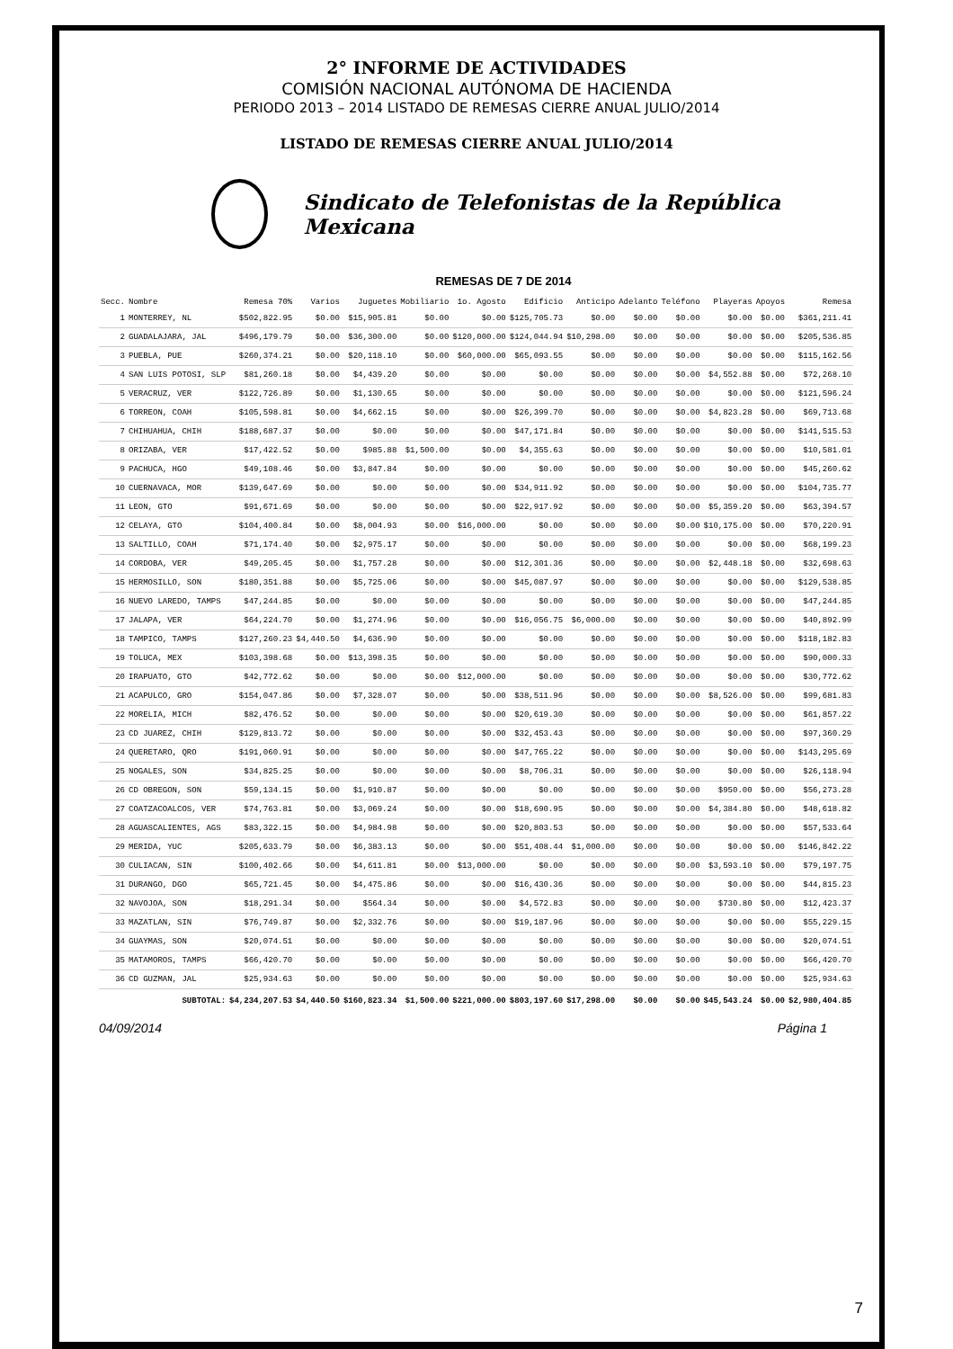2° INFORME DE ACTIVIDADES
COMISIÓN NACIONAL AUTÓNOMA DE HACIENDA
PERIODO 2013 – 2014 LISTADO DE REMESAS CIERRE ANUAL JULIO/2014
LISTADO DE REMESAS CIERRE ANUAL JULIO/2014
Sindicato de Telefonistas de la República Mexicana
REMESAS DE 7 DE 2014
| Secc. | Nombre | Remesa 70% | Varios | Juguetes | Mobiliario | 1o. Agosto | Edificio | Anticipo | Adelanto | Teléfono | Playeras | Apoyos | Remesa |
| --- | --- | --- | --- | --- | --- | --- | --- | --- | --- | --- | --- | --- | --- |
| 1 | MONTERREY, NL | $502,822.95 | $0.00 | $15,905.81 | $0.00 | $0.00 | $125,705.73 | $0.00 | $0.00 | $0.00 | $0.00 | $0.00 | $361,211.41 |
| 2 | GUADALAJARA, JAL | $496,179.79 | $0.00 | $36,300.00 | $0.00 | $120,000.00 | $124,044.94 | $10,298.00 | $0.00 | $0.00 | $0.00 | $0.00 | $205,536.85 |
| 3 | PUEBLA, PUE | $260,374.21 | $0.00 | $20,118.10 | $0.00 | $60,000.00 | $65,093.55 | $0.00 | $0.00 | $0.00 | $0.00 | $0.00 | $115,162.56 |
| 4 | SAN LUIS POTOSI, SLP | $81,260.18 | $0.00 | $4,439.20 | $0.00 | $0.00 | $0.00 | $0.00 | $0.00 | $0.00 | $4,552.88 | $0.00 | $72,268.10 |
| 5 | VERACRUZ, VER | $122,726.89 | $0.00 | $1,130.65 | $0.00 | $0.00 | $0.00 | $0.00 | $0.00 | $0.00 | $0.00 | $0.00 | $121,596.24 |
| 6 | TORREON, COAH | $105,598.81 | $0.00 | $4,662.15 | $0.00 | $0.00 | $26,399.70 | $0.00 | $0.00 | $0.00 | $4,823.28 | $0.00 | $69,713.68 |
| 7 | CHIHUAHUA, CHIH | $188,687.37 | $0.00 | $0.00 | $0.00 | $0.00 | $47,171.84 | $0.00 | $0.00 | $0.00 | $0.00 | $0.00 | $141,515.53 |
| 8 | ORIZABA, VER | $17,422.52 | $0.00 | $985.88 | $1,500.00 | $0.00 | $4,355.63 | $0.00 | $0.00 | $0.00 | $0.00 | $0.00 | $10,581.01 |
| 9 | PACHUCA, HGO | $49,108.46 | $0.00 | $3,847.84 | $0.00 | $0.00 | $0.00 | $0.00 | $0.00 | $0.00 | $0.00 | $0.00 | $45,260.62 |
| 10 | CUERNAVACA, MOR | $139,647.69 | $0.00 | $0.00 | $0.00 | $0.00 | $34,911.92 | $0.00 | $0.00 | $0.00 | $0.00 | $0.00 | $104,735.77 |
| 11 | LEON, GTO | $91,671.69 | $0.00 | $0.00 | $0.00 | $0.00 | $22,917.92 | $0.00 | $0.00 | $0.00 | $5,359.20 | $0.00 | $63,394.57 |
| 12 | CELAYA, GTO | $104,400.84 | $0.00 | $8,004.93 | $0.00 | $16,000.00 | $0.00 | $0.00 | $0.00 | $0.00 | $10,175.00 | $0.00 | $70,220.91 |
| 13 | SALTILLO, COAH | $71,174.40 | $0.00 | $2,975.17 | $0.00 | $0.00 | $0.00 | $0.00 | $0.00 | $0.00 | $0.00 | $0.00 | $68,199.23 |
| 14 | CORDOBA, VER | $49,205.45 | $0.00 | $1,757.28 | $0.00 | $0.00 | $12,301.36 | $0.00 | $0.00 | $0.00 | $2,448.18 | $0.00 | $32,698.63 |
| 15 | HERMOSILLO, SON | $180,351.88 | $0.00 | $5,725.06 | $0.00 | $0.00 | $45,087.97 | $0.00 | $0.00 | $0.00 | $0.00 | $0.00 | $129,538.85 |
| 16 | NUEVO LAREDO, TAMPS | $47,244.85 | $0.00 | $0.00 | $0.00 | $0.00 | $0.00 | $0.00 | $0.00 | $0.00 | $0.00 | $0.00 | $47,244.85 |
| 17 | JALAPA, VER | $64,224.70 | $0.00 | $1,274.96 | $0.00 | $0.00 | $16,056.75 | $6,000.00 | $0.00 | $0.00 | $0.00 | $0.00 | $40,892.99 |
| 18 | TAMPICO, TAMPS | $127,260.23 | $4,440.50 | $4,636.90 | $0.00 | $0.00 | $0.00 | $0.00 | $0.00 | $0.00 | $0.00 | $0.00 | $118,182.83 |
| 19 | TOLUCA, MEX | $103,398.68 | $0.00 | $13,398.35 | $0.00 | $0.00 | $0.00 | $0.00 | $0.00 | $0.00 | $0.00 | $0.00 | $90,000.33 |
| 20 | IRAPUATO, GTO | $42,772.62 | $0.00 | $0.00 | $0.00 | $12,000.00 | $0.00 | $0.00 | $0.00 | $0.00 | $0.00 | $0.00 | $30,772.62 |
| 21 | ACAPULCO, GRO | $154,047.86 | $0.00 | $7,328.07 | $0.00 | $0.00 | $38,511.96 | $0.00 | $0.00 | $0.00 | $8,526.00 | $0.00 | $99,681.83 |
| 22 | MORELIA, MICH | $82,476.52 | $0.00 | $0.00 | $0.00 | $0.00 | $20,619.30 | $0.00 | $0.00 | $0.00 | $0.00 | $0.00 | $61,857.22 |
| 23 | CD JUAREZ, CHIH | $129,813.72 | $0.00 | $0.00 | $0.00 | $0.00 | $32,453.43 | $0.00 | $0.00 | $0.00 | $0.00 | $0.00 | $97,360.29 |
| 24 | QUERETARO, QRO | $191,060.91 | $0.00 | $0.00 | $0.00 | $0.00 | $47,765.22 | $0.00 | $0.00 | $0.00 | $0.00 | $0.00 | $143,295.69 |
| 25 | NOGALES, SON | $34,825.25 | $0.00 | $0.00 | $0.00 | $0.00 | $8,706.31 | $0.00 | $0.00 | $0.00 | $0.00 | $0.00 | $26,118.94 |
| 26 | CD OBREGON, SON | $59,134.15 | $0.00 | $1,910.87 | $0.00 | $0.00 | $0.00 | $0.00 | $0.00 | $0.00 | $950.00 | $0.00 | $56,273.28 |
| 27 | COATZACOALCOS, VER | $74,763.81 | $0.00 | $3,069.24 | $0.00 | $0.00 | $18,690.95 | $0.00 | $0.00 | $0.00 | $4,384.80 | $0.00 | $48,618.82 |
| 28 | AGUASCALIENTES, AGS | $83,322.15 | $0.00 | $4,984.98 | $0.00 | $0.00 | $20,803.53 | $0.00 | $0.00 | $0.00 | $0.00 | $0.00 | $57,533.64 |
| 29 | MERIDA, YUC | $205,633.79 | $0.00 | $6,383.13 | $0.00 | $0.00 | $51,408.44 | $1,000.00 | $0.00 | $0.00 | $0.00 | $0.00 | $146,842.22 |
| 30 | CULIACAN, SIN | $100,402.66 | $0.00 | $4,611.81 | $0.00 | $13,000.00 | $0.00 | $0.00 | $0.00 | $0.00 | $3,593.10 | $0.00 | $79,197.75 |
| 31 | DURANGO, DGO | $65,721.45 | $0.00 | $4,475.86 | $0.00 | $0.00 | $16,430.36 | $0.00 | $0.00 | $0.00 | $0.00 | $0.00 | $44,815.23 |
| 32 | NAVOJOA, SON | $18,291.34 | $0.00 | $564.34 | $0.00 | $0.00 | $4,572.83 | $0.00 | $0.00 | $0.00 | $730.80 | $0.00 | $12,423.37 |
| 33 | MAZATLAN, SIN | $76,749.87 | $0.00 | $2,332.76 | $0.00 | $0.00 | $19,187.96 | $0.00 | $0.00 | $0.00 | $0.00 | $0.00 | $55,229.15 |
| 34 | GUAYMAS, SON | $20,074.51 | $0.00 | $0.00 | $0.00 | $0.00 | $0.00 | $0.00 | $0.00 | $0.00 | $0.00 | $0.00 | $20,074.51 |
| 35 | MATAMOROS, TAMPS | $66,420.70 | $0.00 | $0.00 | $0.00 | $0.00 | $0.00 | $0.00 | $0.00 | $0.00 | $0.00 | $0.00 | $66,420.70 |
| 36 | CD GUZMAN, JAL | $25,934.63 | $0.00 | $0.00 | $0.00 | $0.00 | $0.00 | $0.00 | $0.00 | $0.00 | $0.00 | $0.00 | $25,934.63 |
| | SUBTOTAL: | $4,234,207.53 | $4,440.50 | $160,823.34 | $1,500.00 | $221,000.00 | $803,197.60 | $17,298.00 | $0.00 | $0.00 | $45,543.24 | $0.00 | $2,980,404.85 |
04/09/2014 Página 1
7